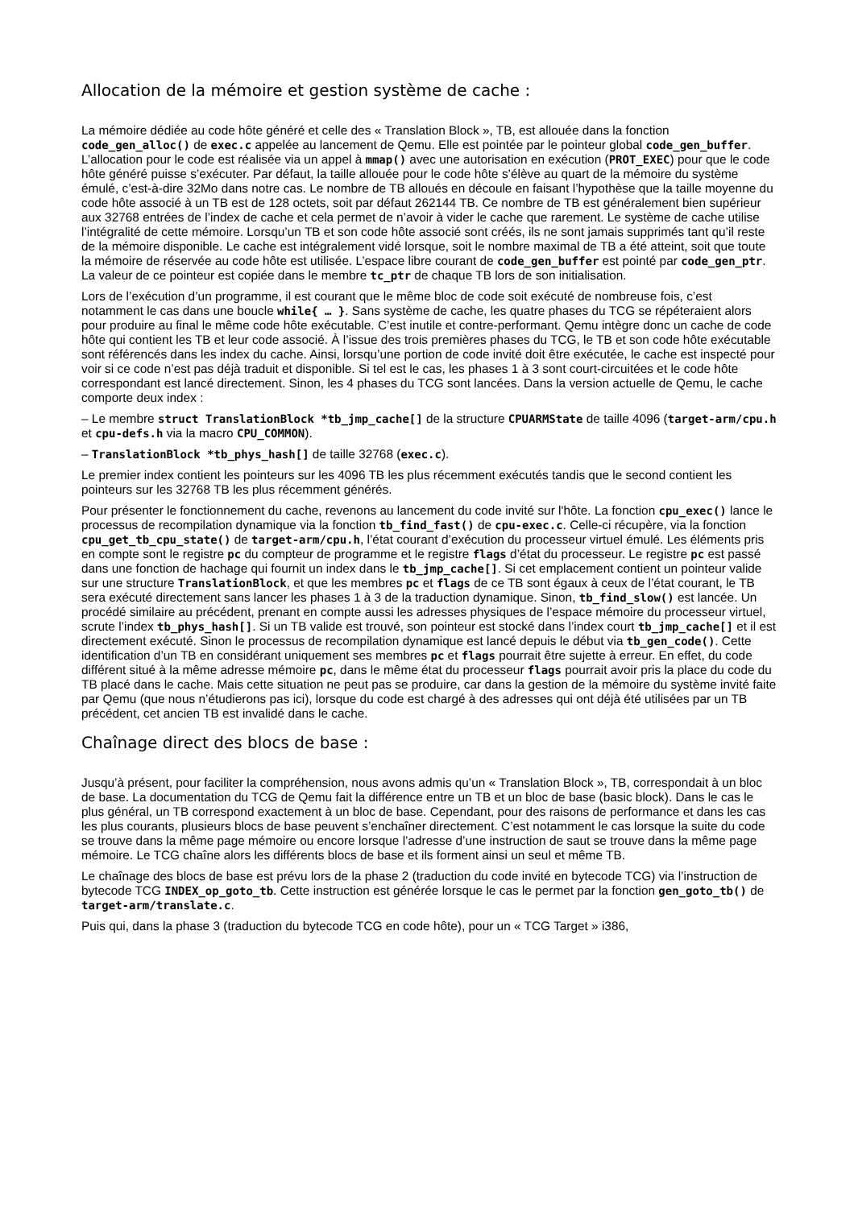Allocation de la mémoire et gestion système de cache :
La mémoire dédiée au code hôte généré et celle des « Translation Block », TB, est allouée dans la fonction code_gen_alloc() de exec.c appelée au lancement de Qemu. Elle est pointée par le pointeur global code_gen_buffer. L’allocation pour le code est réalisée via un appel à mmap() avec une autorisation en exécution (PROT_EXEC) pour que le code hôte généré puisse s’exécuter. Par défaut, la taille allouée pour le code hôte s’élève au quart de la mémoire du système émulé, c’est-à-dire 32Mo dans notre cas. Le nombre de TB alloués en découle en faisant l’hypothèse que la taille moyenne du code hôte associé à un TB est de 128 octets, soit par défaut 262144 TB. Ce nombre de TB est généralement bien supérieur aux 32768 entrées de l’index de cache et cela permet de n’avoir à vider le cache que rarement. Le système de cache utilise l’intégralité de cette mémoire. Lorsqu’un TB et son code hôte associé sont créés, ils ne sont jamais supprimés tant qu’il reste de la mémoire disponible. Le cache est intégralement vidé lorsque, soit le nombre maximal de TB a été atteint, soit que toute la mémoire de réservée au code hôte est utilisée. L’espace libre courant de code_gen_buffer est pointé par code_gen_ptr. La valeur de ce pointeur est copiée dans le membre tc_ptr de chaque TB lors de son initialisation.
Lors de l’exécution d’un programme, il est courant que le même bloc de code soit exécuté de nombreuse fois, c’est notamment le cas dans une boucle while{ … }. Sans système de cache, les quatre phases du TCG se répéteraient alors pour produire au final le même code hôte exécutable. C’est inutile et contre-performant. Qemu intègre donc un cache de code hôte qui contient les TB et leur code associé. À l’issue des trois premières phases du TCG, le TB et son code hôte exécutable sont référencés dans les index du cache. Ainsi, lorsqu’une portion de code invité doit être exécutée, le cache est inspecté pour voir si ce code n’est pas déjà traduit et disponible. Si tel est le cas, les phases 1 à 3 sont court-circuitées et le code hôte correspondant est lancé directement. Sinon, les 4 phases du TCG sont lancées. Dans la version actuelle de Qemu, le cache comporte deux index :
– Le membre struct TranslationBlock *tb_jmp_cache[] de la structure CPUARMState de taille 4096 (target-arm/cpu.h et cpu-defs.h via la macro CPU_COMMON).
– TranslationBlock *tb_phys_hash[] de taille 32768 (exec.c).
Le premier index contient les pointeurs sur les 4096 TB les plus récemment exécutés tandis que le second contient les pointeurs sur les 32768 TB les plus récemment générés.
Pour présenter le fonctionnement du cache, revenons au lancement du code invité sur l'hôte. La fonction cpu_exec() lance le processus de recompilation dynamique via la fonction tb_find_fast() de cpu-exec.c. Celle-ci récupère, via la fonction cpu_get_tb_cpu_state() de target-arm/cpu.h, l’état courant d’exécution du processeur virtuel émulé. Les éléments pris en compte sont le registre pc du compteur de programme et le registre flags d’état du processeur. Le registre pc est passé dans une fonction de hachage qui fournit un index dans le tb_jmp_cache[]. Si cet emplacement contient un pointeur valide sur une structure TranslationBlock, et que les membres pc et flags de ce TB sont égaux à ceux de l’état courant, le TB sera exécuté directement sans lancer les phases 1 à 3 de la traduction dynamique. Sinon, tb_find_slow() est lancée. Un procédé similaire au précédent, prenant en compte aussi les adresses physiques de l’espace mémoire du processeur virtuel, scrute l’index tb_phys_hash[]. Si un TB valide est trouvé, son pointeur est stocké dans l’index court tb_jmp_cache[] et il est directement exécuté. Sinon le processus de recompilation dynamique est lancé depuis le début via tb_gen_code(). Cette identification d’un TB en considérant uniquement ses membres pc et flags pourrait être sujette à erreur. En effet, du code différent situé à la même adresse mémoire pc, dans le même état du processeur flags pourrait avoir pris la place du code du TB placé dans le cache. Mais cette situation ne peut pas se produire, car dans la gestion de la mémoire du système invité faite par Qemu (que nous n’étudierons pas ici), lorsque du code est chargé à des adresses qui ont déjà été utilisées par un TB précédent, cet ancien TB est invalidé dans le cache.
Chaînage direct des blocs de base :
Jusqu’à présent, pour faciliter la compréhension, nous avons admis qu’un « Translation Block », TB, correspondait à un bloc de base. La documentation du TCG de Qemu fait la différence entre un TB et un bloc de base (basic block). Dans le cas le plus général, un TB correspond exactement à un bloc de base. Cependant, pour des raisons de performance et dans les cas les plus courants, plusieurs blocs de base peuvent s’enchaîner directement. C’est notamment le cas lorsque la suite du code se trouve dans la même page mémoire ou encore lorsque l’adresse d’une instruction de saut se trouve dans la même page mémoire. Le TCG chaîne alors les différents blocs de base et ils forment ainsi un seul et même TB.
Le chaînage des blocs de base est prévu lors de la phase 2 (traduction du code invité en bytecode TCG) via l’instruction de bytecode TCG INDEX_op_goto_tb. Cette instruction est générée lorsque le cas le permet par la fonction gen_goto_tb() de target-arm/translate.c.
Puis qui, dans la phase 3 (traduction du bytecode TCG en code hôte), pour un « TCG Target » i386,